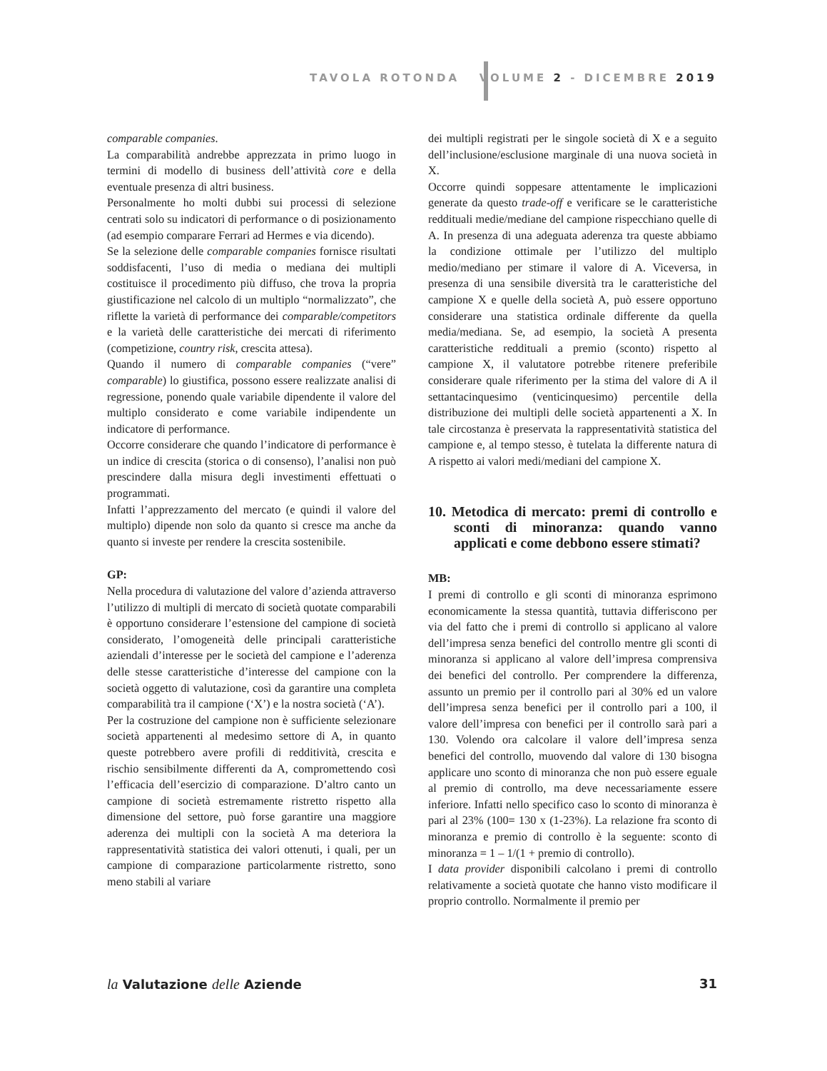TAVOLA ROTONDA VOLUME 2 - DICEMBRE 2019
comparable companies.
La comparabilità andrebbe apprezzata in primo luogo in termini di modello di business dell’attività core e della eventuale presenza di altri business.
Personalmente ho molti dubbi sui processi di selezione centrati solo su indicatori di performance o di posizionamento (ad esempio comparare Ferrari ad Hermes e via dicendo).
Se la selezione delle comparable companies fornisce risultati soddisfacenti, l’uso di media o mediana dei multipli costituisce il procedimento più diffuso, che trova la propria giustificazione nel calcolo di un multiplo “normalizzato”, che riflette la varietà di performance dei comparable/competitors e la varietà delle caratteristiche dei mercati di riferimento (competizione, country risk, crescita attesa).
Quando il numero di comparable companies (“vere” comparable) lo giustifica, possono essere realizzate analisi di regressione, ponendo quale variabile dipendente il valore del multiplo considerato e come variabile indipendente un indicatore di performance.
Occorre considerare che quando l’indicatore di performance è un indice di crescita (storica o di consenso), l’analisi non può prescindere dalla misura degli investimenti effettuati o programmati.
Infatti l’apprezzamento del mercato (e quindi il valore del multiplo) dipende non solo da quanto si cresce ma anche da quanto si investe per rendere la crescita sostenibile.
GP:
Nella procedura di valutazione del valore d’azienda attraverso l’utilizzo di multipli di mercato di società quotate comparabili è opportuno considerare l’estensione del campione di società considerato, l’omogeneità delle principali caratteristiche aziendali d’interesse per le società del campione e l’aderenza delle stesse caratteristiche d’interesse del campione con la società oggetto di valutazione, così da garantire una completa comparabilità tra il campione (‘X’) e la nostra società (‘A’).
Per la costruzione del campione non è sufficiente selezionare società appartenenti al medesimo settore di A, in quanto queste potrebbero avere profili di redditività, crescita e rischio sensibilmente differenti da A, compromettendo così l’efficacia dell’esercizio di comparazione. D’altro canto un campione di società estremamente ristretto rispetto alla dimensione del settore, può forse garantire una maggiore aderenza dei multipli con la società A ma deteriora la rappresentatività statistica dei valori ottenuti, i quali, per un campione di comparazione particolarmente ristretto, sono meno stabili al variare
dei multipli registrati per le singole società di X e a seguito dell’inclusione/esclusione marginale di una nuova società in X.
Occorre quindi soppesare attentamente le implicazioni generate da questo trade-off e verificare se le caratteristiche reddituali medie/mediane del campione rispecchiano quelle di A. In presenza di una adeguata aderenza tra queste abbiamo la condizione ottimale per l’utilizzo del multiplo medio/mediano per stimare il valore di A. Viceversa, in presenza di una sensibile diversità tra le caratteristiche del campione X e quelle della società A, può essere opportuno considerare una statistica ordinale differente da quella media/mediana. Se, ad esempio, la società A presenta caratteristiche reddituali a premio (sconto) rispetto al campione X, il valutatore potrebbe ritenere preferibile considerare quale riferimento per la stima del valore di A il settantacinquesimo (venticinquesimo) percentile della distribuzione dei multipli delle società appartenenti a X. In tale circostanza è preservata la rappresentatività statistica del campione e, al tempo stesso, è tutelata la differente natura di A rispetto ai valori medi/mediani del campione X.
10. Metodica di mercato: premi di controllo e sconti di minoranza: quando vanno applicati e come debbono essere stimati?
MB:
I premi di controllo e gli sconti di minoranza esprimono economicamente la stessa quantità, tuttavia differiscono per via del fatto che i premi di controllo si applicano al valore dell’impresa senza benefici del controllo mentre gli sconti di minoranza si applicano al valore dell’impresa comprensiva dei benefici del controllo. Per comprendere la differenza, assunto un premio per il controllo pari al 30% ed un valore dell’impresa senza benefici per il controllo pari a 100, il valore dell’impresa con benefici per il controllo sarà pari a 130. Volendo ora calcolare il valore dell’impresa senza benefici del controllo, muovendo dal valore di 130 bisogna applicare uno sconto di minoranza che non può essere eguale al premio di controllo, ma deve necessariamente essere inferiore. Infatti nello specifico caso lo sconto di minoranza è pari al 23% (100= 130 x (1-23%). La relazione fra sconto di minoranza e premio di controllo è la seguente: sconto di minoranza = 1 – 1/(1 + premio di controllo).
I data provider disponibili calcolano i premi di controllo relativamente a società quotate che hanno visto modificare il proprio controllo. Normalmente il premio per
la Valutazione delle Aziende 31